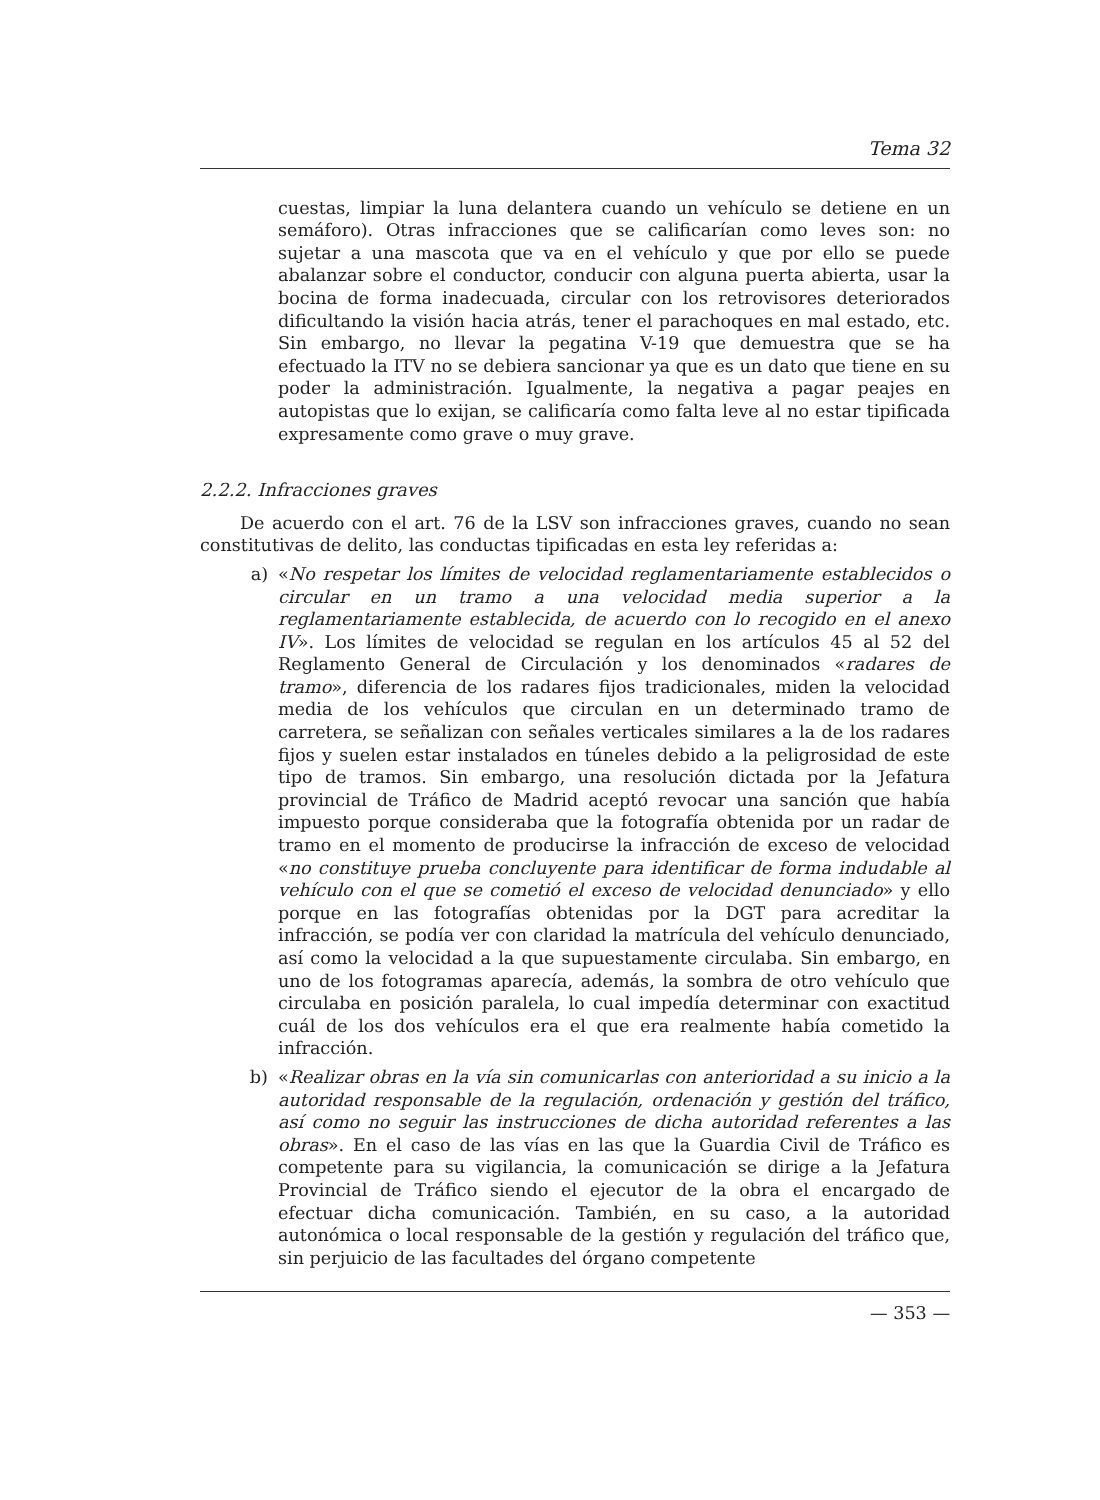Tema 32
cuestas, limpiar la luna delantera cuando un vehículo se detiene en un semáforo). Otras infracciones que se calificarían como leves son: no sujetar a una mascota que va en el vehículo y que por ello se puede abalanzar sobre el conductor, conducir con alguna puerta abierta, usar la bocina de forma inadecuada, circular con los retrovisores deteriorados dificultando la visión hacia atrás, tener el parachoques en mal estado, etc. Sin embargo, no llevar la pegatina V-19 que demuestra que se ha efectuado la ITV no se debiera sancionar ya que es un dato que tiene en su poder la administración. Igualmente, la negativa a pagar peajes en autopistas que lo exijan, se calificaría como falta leve al no estar tipificada expresamente como grave o muy grave.
2.2.2. Infracciones graves
De acuerdo con el art. 76 de la LSV son infracciones graves, cuando no sean constitutivas de delito, las conductas tipificadas en esta ley referidas a:
a) «No respetar los límites de velocidad reglamentariamente establecidos o circular en un tramo a una velocidad media superior a la reglamentariamente establecida, de acuerdo con lo recogido en el anexo IV». Los límites de velocidad se regulan en los artículos 45 al 52 del Reglamento General de Circulación y los denominados «radares de tramo», diferencia de los radares fijos tradicionales, miden la velocidad media de los vehículos que circulan en un determinado tramo de carretera, se señalizan con señales verticales similares a la de los radares fijos y suelen estar instalados en túneles debido a la peligrosidad de este tipo de tramos. Sin embargo, una resolución dictada por la Jefatura provincial de Tráfico de Madrid aceptó revocar una sanción que había impuesto porque consideraba que la fotografía obtenida por un radar de tramo en el momento de producirse la infracción de exceso de velocidad «no constituye prueba concluyente para identificar de forma indudable al vehículo con el que se cometió el exceso de velocidad denunciado» y ello porque en las fotografías obtenidas por la DGT para acreditar la infracción, se podía ver con claridad la matrícula del vehículo denunciado, así como la velocidad a la que supuestamente circulaba. Sin embargo, en uno de los fotogramas aparecía, además, la sombra de otro vehículo que circulaba en posición paralela, lo cual impedía determinar con exactitud cuál de los dos vehículos era el que era realmente había cometido la infracción.
b) «Realizar obras en la vía sin comunicarlas con anterioridad a su inicio a la autoridad responsable de la regulación, ordenación y gestión del tráfico, así como no seguir las instrucciones de dicha autoridad referentes a las obras». En el caso de las vías en las que la Guardia Civil de Tráfico es competente para su vigilancia, la comunicación se dirige a la Jefatura Provincial de Tráfico siendo el ejecutor de la obra el encargado de efectuar dicha comunicación. También, en su caso, a la autoridad autonómica o local responsable de la gestión y regulación del tráfico que, sin perjuicio de las facultades del órgano competente
— 353 —